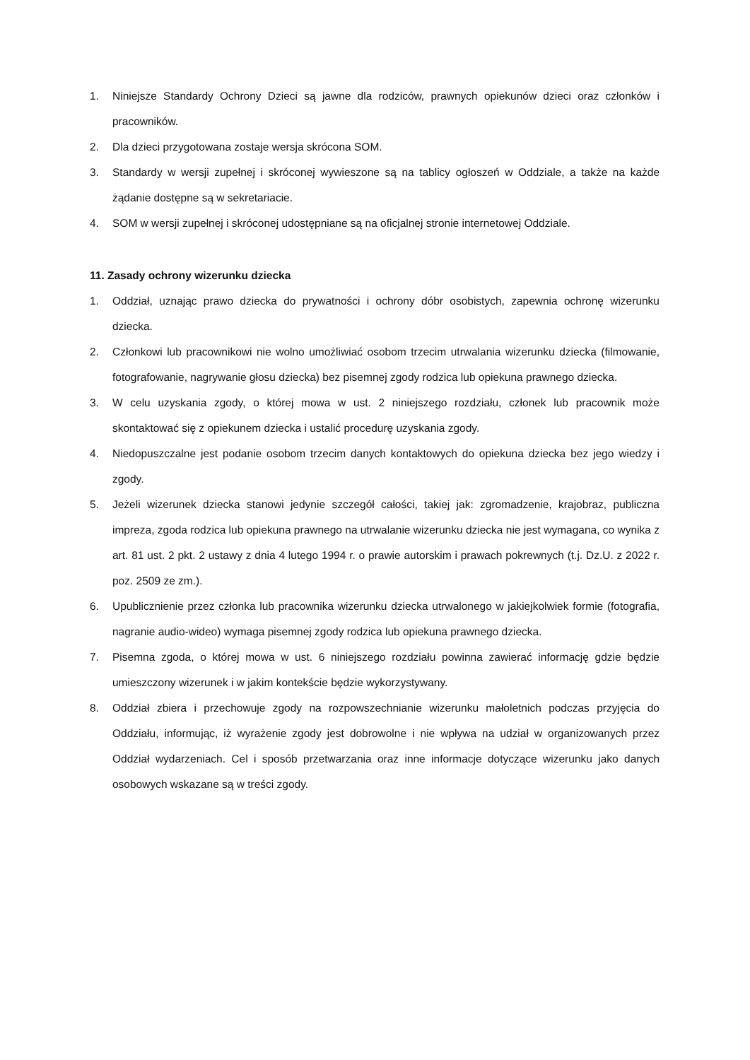1. Niniejsze Standardy Ochrony Dzieci są jawne dla rodziców, prawnych opiekunów dzieci oraz członków i pracowników.
2. Dla dzieci przygotowana zostaje wersja skrócona SOM.
3. Standardy w wersji zupełnej i skróconej wywieszone są na tablicy ogłoszeń w Oddziale, a także na każde żądanie dostępne są w sekretariacie.
4. SOM w wersji zupełnej i skróconej udostępniane są na oficjalnej stronie internetowej Oddziale.
11. Zasady ochrony wizerunku dziecka
1. Oddział, uznając prawo dziecka do prywatności i ochrony dóbr osobistych, zapewnia ochronę wizerunku dziecka.
2. Członkowi lub pracownikowi nie wolno umożliwiać osobom trzecim utrwalania wizerunku dziecka (filmowanie, fotografowanie, nagrywanie głosu dziecka) bez pisemnej zgody rodzica lub opiekuna prawnego dziecka.
3. W celu uzyskania zgody, o której mowa w ust. 2 niniejszego rozdziału, członek lub pracownik może skontaktować się z opiekunem dziecka i ustalić procedurę uzyskania zgody.
4. Niedopuszczalne jest podanie osobom trzecim danych kontaktowych do opiekuna dziecka bez jego wiedzy i zgody.
5. Jeżeli wizerunek dziecka stanowi jedynie szczegół całości, takiej jak: zgromadzenie, krajobraz, publiczna impreza, zgoda rodzica lub opiekuna prawnego na utrwalanie wizerunku dziecka nie jest wymagana, co wynika z art. 81 ust. 2 pkt. 2 ustawy z dnia 4 lutego 1994 r. o prawie autorskim i prawach pokrewnych (t.j. Dz.U. z 2022 r. poz. 2509 ze zm.).
6. Upublicznienie przez członka lub pracownika wizerunku dziecka utrwalonego w jakiejkolwiek formie (fotografia, nagranie audio-wideo) wymaga pisemnej zgody rodzica lub opiekuna prawnego dziecka.
7. Pisemna zgoda, o której mowa w ust. 6 niniejszego rozdziału powinna zawierać informację gdzie będzie umieszczony wizerunek i w jakim kontekście będzie wykorzystywany.
8. Oddział zbiera i przechowuje zgody na rozpowszechnianie wizerunku małoletnich podczas przyjęcia do Oddziału, informując, iż wyrażenie zgody jest dobrowolne i nie wpływa na udział w organizowanych przez Oddział wydarzeniach. Cel i sposób przetwarzania oraz inne informacje dotyczące wizerunku jako danych osobowych wskazane są w treści zgody.